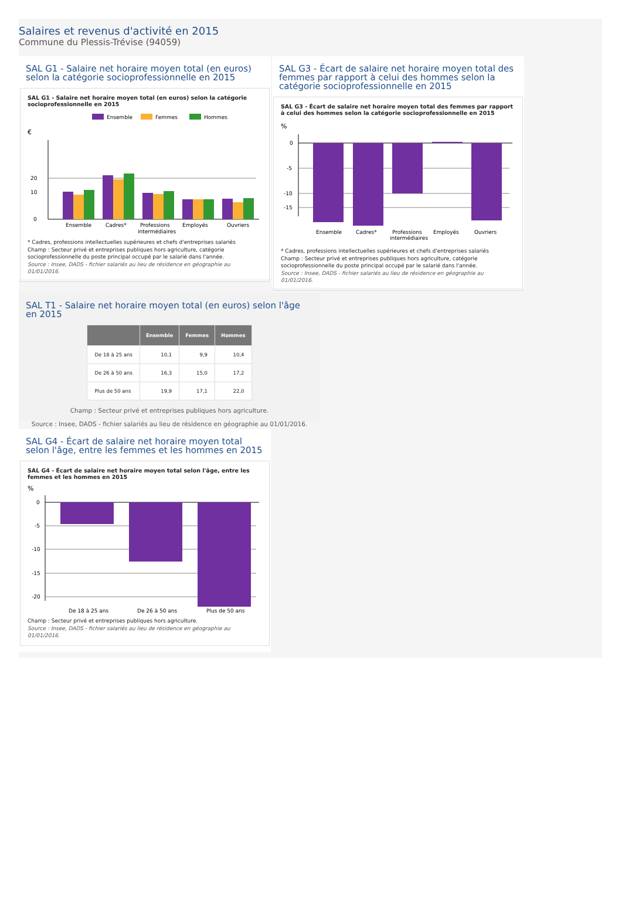Salaires et revenus d'activité en 2015
Commune du Plessis-Trévise (94059)
SAL G1 - Salaire net horaire moyen total (en euros) selon la catégorie socioprofessionnelle en 2015
SAL G1 - Salaire net horaire moyen total (en euros) selon la catégorie socioprofessionnelle en 2015
Ensemble
Femmes
Hommes
€
20
10
0
Ensemble
Cadres*
Professions
intermédiaires
Employés
Ouvriers
* Cadres, professions intellectuelles supérieures et chefs d'entreprises salariés
Champ : Secteur privé et entreprises publiques hors agriculture, catégorie socioprofessionnelle du poste principal occupé par le salarié dans l'année.
Source : Insee, DADS - fichier salariés au lieu de résidence en géographie au 01/01/2016.
SAL G3 - Écart de salaire net horaire moyen total des femmes par rapport à celui des hommes selon la catégorie socioprofessionnelle en 2015
SAL G3 - Écart de salaire net horaire moyen total des femmes par rapport à celui des hommes selon la catégorie socioprofessionnelle en 2015
%
0
-5
-10
-15
Ensemble
Cadres*
Professions
intermédiaires
Employés
Ouvriers
* Cadres, professions intellectuelles supérieures et chefs d'entreprises salariés
Champ : Secteur privé et entreprises publiques hors agriculture, catégorie socioprofessionnelle du poste principal occupé par le salarié dans l'année.
Source : Insee, DADS - fichier salariés au lieu de résidence en géographie au 01/01/2016.
SAL T1 - Salaire net horaire moyen total (en euros) selon l'âge en 2015
| | Ensemble | Femmes | Hommes |
| --- | --- | --- | --- |
| De 18 à 25 ans | 10,1 | 9,9 | 10,4 |
| De 26 à 50 ans | 16,3 | 15,0 | 17,2 |
| Plus de 50 ans | 19,9 | 17,1 | 22,0 |
Champ : Secteur privé et entreprises publiques hors agriculture.
Source : Insee, DADS - fichier salariés au lieu de résidence en géographie au 01/01/2016.
SAL G4 - Écart de salaire net horaire moyen total selon l'âge, entre les femmes et les hommes en 2015
SAL G4 - Écart de salaire net horaire moyen total selon l'âge, entre les femmes et les hommes en 2015
%
0
-5
-10
-15
-20
De 18 à 25 ans
De 26 à 50 ans
Plus de 50 ans
Champ : Secteur privé et entreprises publiques hors agriculture.
Source : Insee, DADS - fichier salariés au lieu de résidence en géographie au 01/01/2016.